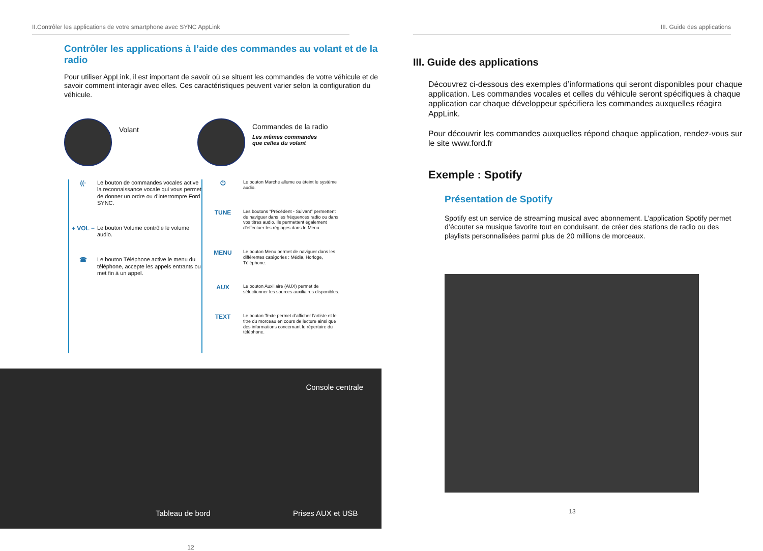II.Contrôler les applications de votre smartphone avec SYNC AppLink
Contrôler les applications à l’aide des commandes au volant et de la radio
Pour utiliser AppLink, il est important de savoir où se situent les commandes de votre véhicule et de savoir comment interagir avec elles. Ces caractéristiques peuvent varier selon la configuration du véhicule.
Volant
Commandes de la radio
Les mêmes commandes
que celles du volant
((· Le bouton de commandes vocales active la reconnaissance vocale qui vous permet de donner un ordre ou d’interrompre Ford SYNC.
+ VOL − Le bouton Volume contrôle le volume audio.
☎ Le bouton Téléphone active le menu du téléphone, accepte les appels entrants ou met fin à un appel.
⏻
Le bouton Marche allume ou éteint le système audio.
TUNE
Les boutons “Précédent - Suivant” permettent de naviguer dans les fréquences radio ou dans vos titres audio. Ils permettent également d’effectuer les réglages dans le Menu.
MENU
Le bouton Menu permet de naviguer dans les différentes catégories : Média, Horloge, Téléphone.
AUX
Le bouton Auxiliaire (AUX) permet de sélectionner les sources auxiliaires disponibles.
TEXT
Le bouton Texte permet d’afficher l’artiste et le titre du morceau en cours de lecture ainsi que des informations concernant le répertoire du téléphone.
Console centrale
Tableau de bord Prises AUX et USB
12
III. Guide des applications
III. Guide des applications
Découvrez ci-dessous des exemples d’informations qui seront disponibles pour chaque application. Les commandes vocales et celles du véhicule seront spécifiques à chaque application car chaque développeur spécifiera les commandes auxquelles réagira AppLink.
Pour découvrir les commandes auxquelles répond chaque application, rendez-vous sur le site www.ford.fr
Exemple : Spotify
Présentation de Spotify
Spotify est un service de streaming musical avec abonnement. L’application Spotify permet d’écouter sa musique favorite tout en conduisant, de créer des stations de radio ou des playlists personnalisées parmi plus de 20 millions de morceaux.
13